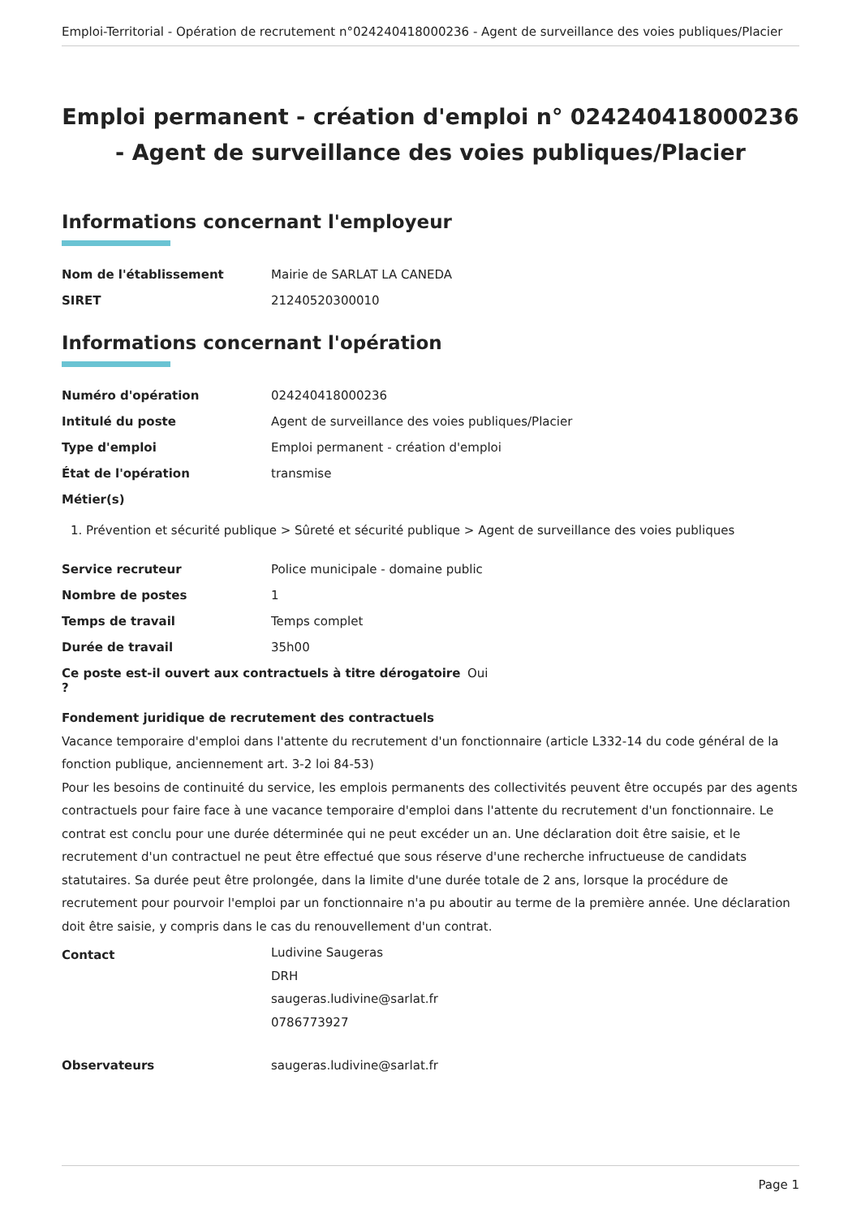Emploi-Territorial - Opération de recrutement n°024240418000236 - Agent de surveillance des voies publiques/Placier
Emploi permanent - création d'emploi n° 024240418000236 - Agent de surveillance des voies publiques/Placier
Informations concernant l'employeur
Nom de l'établissement Mairie de SARLAT LA CANEDA
SIRET 21240520300010
Informations concernant l'opération
Numéro d'opération 024240418000236
Intitulé du poste Agent de surveillance des voies publiques/Placier
Type d'emploi Emploi permanent - création d'emploi
État de l'opération transmise
Métier(s)
1. Prévention et sécurité publique > Sûreté et sécurité publique > Agent de surveillance des voies publiques
Service recruteur Police municipale - domaine public
Nombre de postes 1
Temps de travail Temps complet
Durée de travail 35h00
Ce poste est-il ouvert aux contractuels à titre dérogatoire ? Oui
Fondement juridique de recrutement des contractuels
Vacance temporaire d'emploi dans l'attente du recrutement d'un fonctionnaire (article L332-14 du code général de la fonction publique, anciennement art. 3-2 loi 84-53)
Pour les besoins de continuité du service, les emplois permanents des collectivités peuvent être occupés par des agents contractuels pour faire face à une vacance temporaire d'emploi dans l'attente du recrutement d'un fonctionnaire. Le contrat est conclu pour une durée déterminée qui ne peut excéder un an. Une déclaration doit être saisie, et le recrutement d'un contractuel ne peut être effectué que sous réserve d'une recherche infructueuse de candidats statutaires. Sa durée peut être prolongée, dans la limite d'une durée totale de 2 ans, lorsque la procédure de recrutement pour pourvoir l'emploi par un fonctionnaire n'a pu aboutir au terme de la première année. Une déclaration doit être saisie, y compris dans le cas du renouvellement d'un contrat.
Contact Ludivine Saugeras
DRH
saugeras.ludivine@sarlat.fr
0786773927
Observateurs saugeras.ludivine@sarlat.fr
Page 1